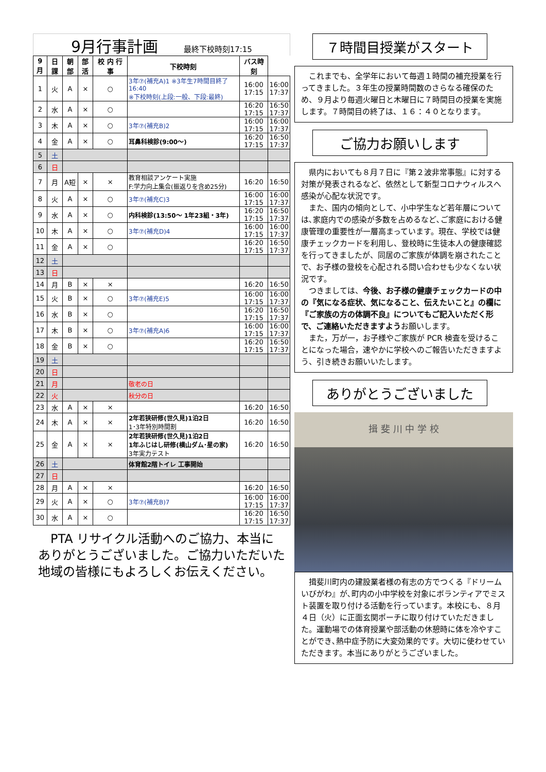9月行事計画 最終下校時刻17:15
| 9月 | 日課 | 朝部 | 部活 | 校 内 行 事 | 下校時刻 | バス時刻 | |
| --- | --- | --- | --- | --- | --- | --- | --- |
| 1 | 火 | A | × | ○ | 3年⑦(補充A)1 ※3年生7時間目終了16:40 ※下校時刻(上段:一般、下段:最終) | 16:00 17:15 | 16:00 17:37 |
| 2 | 水 | A | × | ○ | | 16:20 17:15 | 16:50 17:37 |
| 3 | 木 | A | × | ○ | 3年⑦(補充B)2 | 16:00 17:15 | 16:00 17:37 |
| 4 | 金 | A | × | ○ | 耳鼻科検診(9:00～) | 16:20 17:15 | 16:50 17:37 |
| 5 | 土 | | | | | | |
| 6 | 日 | | | | | | |
| 7 | 月 | A短 | × | × | 教育相談アンケート実施 F:学力向上集会(振返りを含め25分) | 16:20 | 16:50 |
| 8 | 火 | A | × | ○ | 3年⑦(補充C)3 | 16:00 17:15 | 16:00 17:37 |
| 9 | 水 | A | × | ○ | 内科検診(13:50～ 1年23組・3年) | 16:20 17:15 | 16:50 17:37 |
| 10 | 木 | A | × | ○ | 3年⑦(補充D)4 | 16:00 17:15 | 16:00 17:37 |
| 11 | 金 | A | × | ○ | | 16:20 17:15 | 16:50 17:37 |
| 12 | 土 | | | | | | |
| 13 | 日 | | | | | | |
| 14 | 月 | B | × | × | | 16:20 | 16:50 |
| 15 | 火 | B | × | ○ | 3年⑦(補充E)5 | 16:00 17:15 | 16:00 17:37 |
| 16 | 水 | B | × | ○ | | 16:20 17:15 | 16:50 17:37 |
| 17 | 木 | B | × | ○ | 3年⑦(補充A)6 | 16:00 17:15 | 16:00 17:37 |
| 18 | 金 | B | × | ○ | | 16:20 17:15 | 16:50 17:37 |
| 19 | 土 | | | | | | |
| 20 | 日 | | | | | | |
| 21 | 月 | | | | 敬老の日 | | |
| 22 | 火 | | | | 秋分の日 | | |
| 23 | 水 | A | × | × | | 16:20 | 16:50 |
| 24 | 木 | A | × | × | 2年若狭研修(世久見)1泊2日 1･3年特別時間割 | 16:20 | 16:50 |
| 25 | 金 | A | × | × | 2年若狭研修(世久見)1泊2日 1年ふじはし研修(横山ダム･星の家) 3年実力テスト | 16:20 | 16:50 |
| 26 | 土 | | | | 体育館2階トイレ 工事開始 | | |
| 27 | 日 | | | | | | |
| 28 | 月 | A | × | × | | 16:20 | 16:50 |
| 29 | 火 | A | × | ○ | 3年⑦(補充B)7 | 16:00 17:15 | 16:00 17:37 |
| 30 | 水 | A | × | ○ | | 16:20 17:15 | 16:50 17:37 |
　PTA リサイクル活動へのご協力、本当にありがとうございました。ご協力いただいた地域の皆様にもよろしくお伝えください。
７時間目授業がスタート
　これまでも、全学年において毎週１時間の補充授業を行ってきました。３年生の授業時間数のさらなる確保のため、９月より毎週火曜日と木曜日に７時間目の授業を実施します。７時間目の終了は、１６：４０となります。
ご協力お願いします
　県内においても８月７日に『第２波非常事態』に対する対策が発表されるなど、依然として新型コロナウィルスへ感染が心配な状況です。
　また、国内の傾向として、小中学生など若年層については､家庭内での感染が多数を占めるなど､ご家庭における健康管理の重要性が一層高まっています。現在、学校では健康チェックカードを利用し、登校時に生徒本人の健康確認を行ってきましたが、同居のご家族が体調を崩されたことで、お子様の登校を心配される問い合わせも少なくない状況です。
　つきましては、今後、お子様の健康チェックカードの中の『気になる症状、気になること、伝えたいこと』の欄に『ご家族の方の体調不良』についてもご記入いただく形で、ご連絡いただきますようお願いします。
　また，万が一，お子様やご家族が PCR 検査を受けることになった場合，速やかに学校へのご報告いただきますよう、引き続きお願いいたします。
ありがとうございました
揖 斐 川 中 学 校
　揖斐川町内の建設業者様の有志の方でつくる『ドリームいびがわ』が､町内の小中学校を対象にボランティアでミスト装置を取り付ける活動を行っています。本校にも、８月４日（火）に正面玄関ポーチに取り付けていただきました。運動場での体育授業や部活動の休憩時に体を冷やすことができ､熱中症予防に大変効果的です。大切に使わせていただきます。本当にありがとうございました。